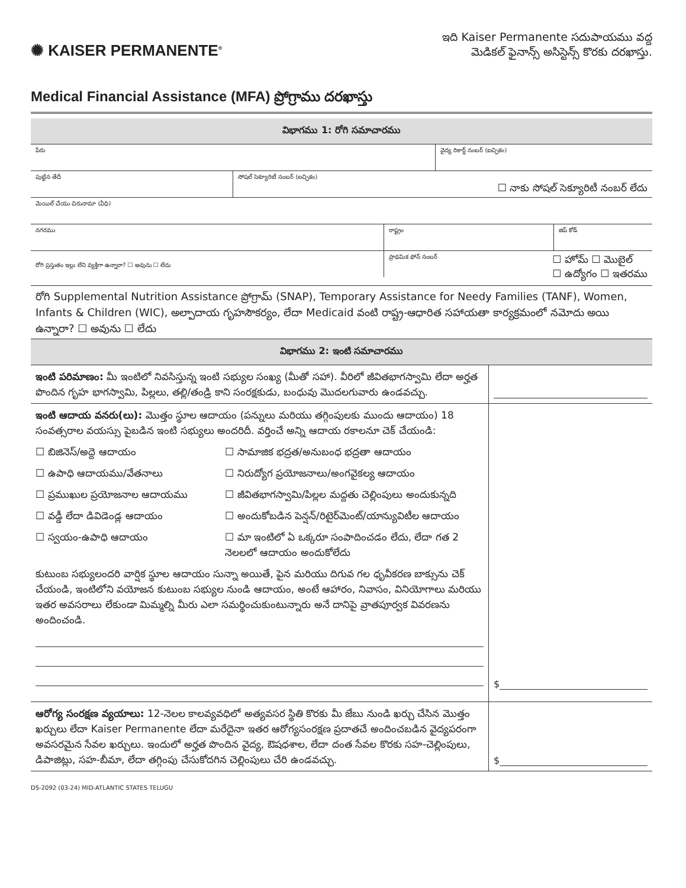✺ KAISER PERMANENTE<sup>®</sup>
ఇది Kaiser Permanente సదుపాయము వద్ద
మెడికల్ ఫైనాన్స్ అసిస్టెన్స్ కొరకు దరఖాస్తు.
Medical Financial Assistance (MFA) ప్రోగ్రాము దరఖాస్తు
విభాగము 1: రోగి సమాచారము
పేరు వైద్య రికార్డ్ నంబర్ (ఐచ్ఛికం)
పుట్టిన తేదీ సోషల్ సెక్యూరిటీ నంబర్ (ఐచ్ఛికం)
☐ నాకు సోషల్ సెక్యూరిటీ నంబర్ లేదు
మెయిల్ చేయు చిరునామా (వీధి)
నగరము రాష్ట్రం జిప్ కోడ్
రోగి ప్రస్తుతం ఇల్లు లేని వ్యక్తిగా ఉన్నారా? ☐ అవును ☐ లేదు
ప్రాథమిక ఫోన్ నంబర్ ☐ హోమ్ ☐ మొబైల్
☐ ఉద్యోగం ☐ ఇతరము
రోగి Supplemental Nutrition Assistance ప్రోగ్రామ్ (SNAP), Temporary Assistance for Needy Families (TANF), Women, Infants & Children (WIC), అల్పాదాయ గృహసౌకర్యం, లేదా Medicaid వంటి రాష్ట్ర-ఆధారిత సహాయతా కార్యక్రమంలో నమోదు అయి ఉన్నారా? ☐ అవును ☐ లేదు
విభాగము 2: ఇంటి సమాచారము
ఇంటి పరిమాణం: మీ ఇంటిలో నివసిస్తున్న ఇంటి సభ్యుల సంఖ్య (మీతో సహా). వీరిలో జీవితభాగస్వామి లేదా అర్హత పొందిన గృహ భాగస్వామి, పిల్లలు, తల్లి/తండ్రి కాని సంరక్షకుడు, బంధువు మొదలగువారు ఉండవచ్చు.
ఇంటి ఆదాయ వనరు(లు): మొత్తం స్థూల ఆదాయం (పన్నులు మరియు తగ్గింపులకు ముందు ఆదాయం) 18 సంవత్సరాల వయస్సు పైబడిన ఇంటి సభ్యులు అందరిదీ. వర్తించే అన్ని ఆదాయ రకాలనూ చెక్ చేయండి:
☐ బిజినెస్/అద్దె ఆదాయం
☐ సామాజిక భద్రత/అనుబంధ భద్రతా ఆదాయం
☐ ఉపాధి ఆదాయము/వేతనాలు
☐ నిరుద్యోగ ప్రయోజనాలు/అంగవైకల్య ఆదాయం
☐ ప్రముఖుల ప్రయోజనాల ఆదాయము
☐ జీవితభాగస్వామి/పిల్లల మద్దతు చెల్లింపులు అందుకున్నది
☐ వడ్డీ లేదా డివిడెండ్ల ఆదాయం
☐ అందుకోబడిన పెన్షన్/రిటైర్‌మెంట్/యాన్యువిటీల ఆదాయం
☐ స్వయం-ఉపాధి ఆదాయం
☐ మా ఇంటిలో ఏ ఒక్కరూ సంపాదించడం లేదు, లేదా గత 2 నెలలలో ఆదాయం అందుకోలేదు
కుటుంబ సభ్యులందరి వార్షిక స్థూల ఆదాయం సున్నా అయితే, పైన మరియు దిగువ గల ధృవీకరణ బాక్సును చెక్ చేయండి, ఇంటిలోని వయోజన కుటుంబ సభ్యుల నుండి ఆదాయం, అంటే ఆహారం, నివాసం, వినియోగాలు మరియు ఇతర అవసరాలు లేకుండా మిమ్మల్ని మీరు ఎలా సమర్థించుకుంటున్నారు అనే దానిపై వ్రాతపూర్వక వివరణను అందించండి.
$
ఆరోగ్య సంరక్షణ వ్యయాలు: 12-నెలల కాలవ్యవధిలో అత్యవసర స్థితి కొరకు మీ జేబు నుండి ఖర్చు చేసిన మొత్తం ఖర్చులు లేదా Kaiser Permanente లేదా మరేదైనా ఇతర ఆరోగ్యసంరక్షణ ప్రదాతచే అందించబడిన వైద్యపరంగా అవసరమైన సేవల ఖర్చులు. ఇందులో అర్హత పొందిన వైద్య, ఔషధశాల, లేదా దంత సేవల కొరకు సహ-చెల్లింపులు, డిపాజిట్లు, సహ-బీమా, లేదా తగ్గింపు చేసుకోదగిన చెల్లింపులు చేరి ఉండవచ్చు.
$
DS-2092 (03-24) MID-ATLANTIC STATES TELUGU